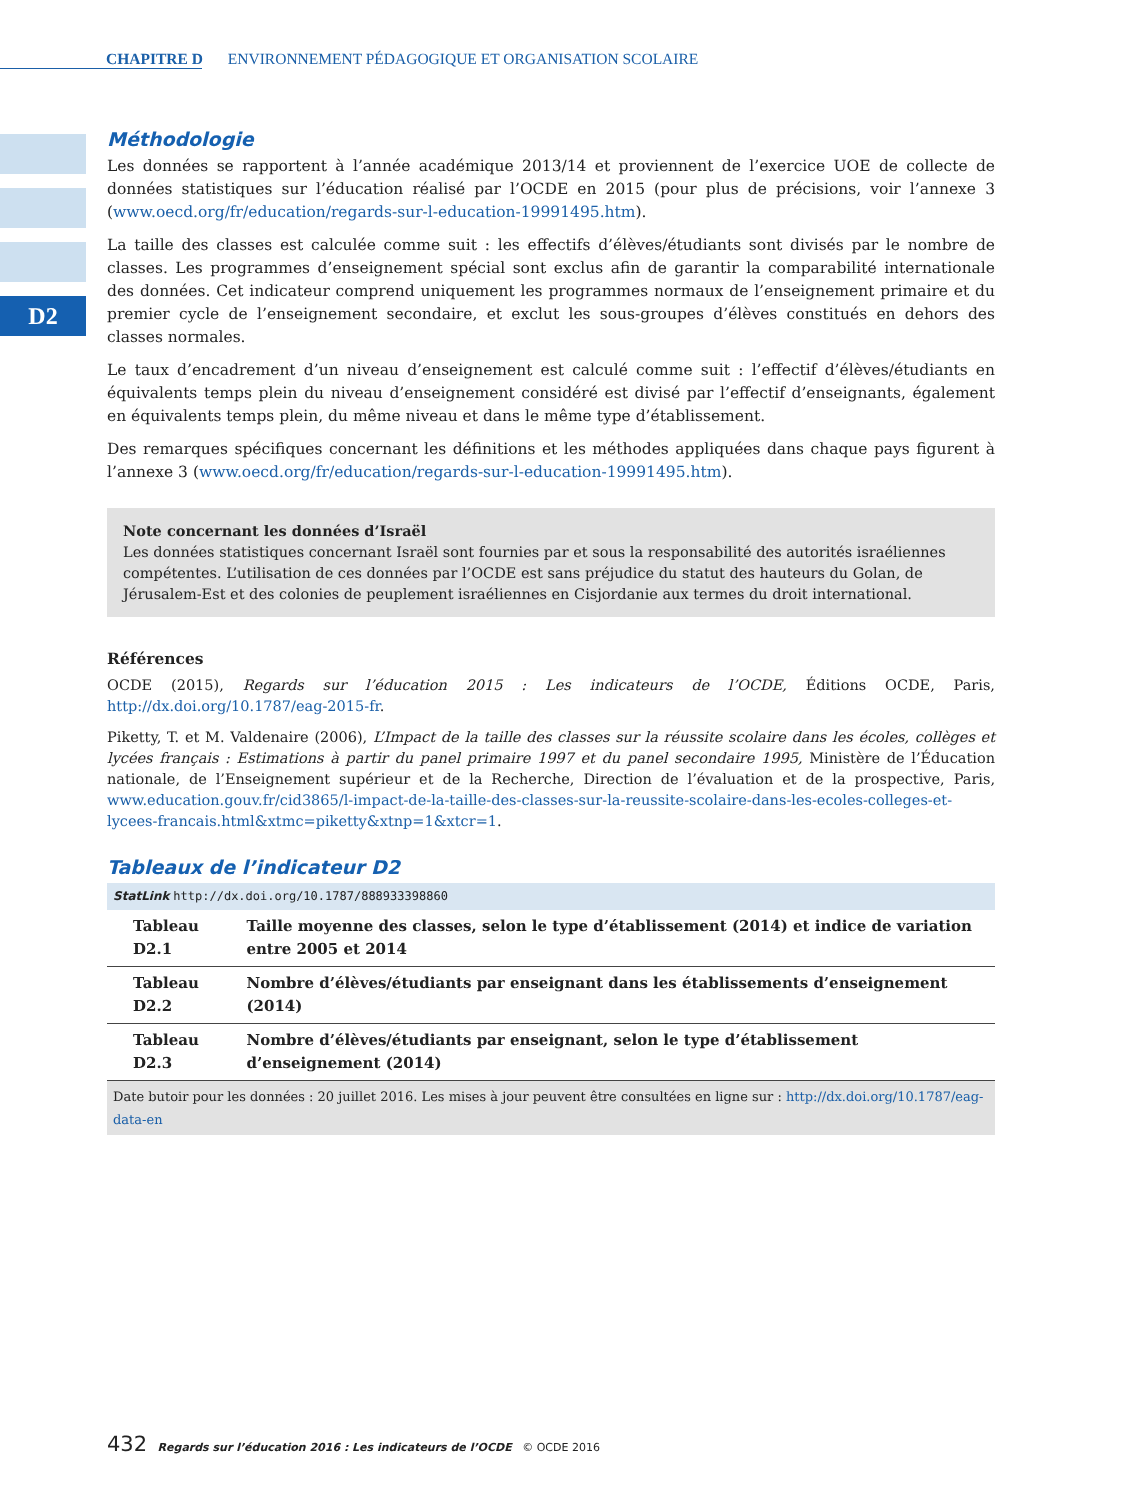CHAPITRE D ENVIRONNEMENT PÉDAGOGIQUE ET ORGANISATION SCOLAIRE
D2
Méthodologie
Les données se rapportent à l’année académique 2013/14 et proviennent de l’exercice UOE de collecte de données statistiques sur l’éducation réalisé par l’OCDE en 2015 (pour plus de précisions, voir l’annexe 3 (www.oecd.org/fr/education/regards-sur-l-education-19991495.htm).
La taille des classes est calculée comme suit : les effectifs d’élèves/étudiants sont divisés par le nombre de classes. Les programmes d’enseignement spécial sont exclus afin de garantir la comparabilité internationale des données. Cet indicateur comprend uniquement les programmes normaux de l’enseignement primaire et du premier cycle de l’enseignement secondaire, et exclut les sous-groupes d’élèves constitués en dehors des classes normales.
Le taux d’encadrement d’un niveau d’enseignement est calculé comme suit : l’effectif d’élèves/étudiants en équivalents temps plein du niveau d’enseignement considéré est divisé par l’effectif d’enseignants, également en équivalents temps plein, du même niveau et dans le même type d’établissement.
Des remarques spécifiques concernant les définitions et les méthodes appliquées dans chaque pays figurent à l’annexe 3 (www.oecd.org/fr/education/regards-sur-l-education-19991495.htm).
Note concernant les données d’Israël
Les données statistiques concernant Israël sont fournies par et sous la responsabilité des autorités israéliennes compétentes. L’utilisation de ces données par l’OCDE est sans préjudice du statut des hauteurs du Golan, de Jérusalem-Est et des colonies de peuplement israéliennes en Cisjordanie aux termes du droit international.
Références
OCDE (2015), Regards sur l’éducation 2015 : Les indicateurs de l’OCDE, Éditions OCDE, Paris, http://dx.doi.org/10.1787/eag-2015-fr.
Piketty, T. et M. Valdenaire (2006), L’Impact de la taille des classes sur la réussite scolaire dans les écoles, collèges et lycées français : Estimations à partir du panel primaire 1997 et du panel secondaire 1995, Ministère de l’Éducation nationale, de l’Enseignement supérieur et de la Recherche, Direction de l’évaluation et de la prospective, Paris, www.education.gouv.fr/cid3865/l-impact-de-la-taille-des-classes-sur-la-reussite-scolaire-dans-les-ecoles-colleges-et-lycees-francais.html&xtmc=piketty&xtnp=1&xtcr=1.
Tableaux de l’indicateur D2
StatLink http://dx.doi.org/10.1787/888933398860
| Tableau D2.1 | Taille moyenne des classes, selon le type d’établissement (2014) et indice de variation entre 2005 et 2014 |
| Tableau D2.2 | Nombre d’élèves/étudiants par enseignant dans les établissements d’enseignement (2014) |
| Tableau D2.3 | Nombre d’élèves/étudiants par enseignant, selon le type d’établissement d’enseignement (2014) |
Date butoir pour les données : 20 juillet 2016. Les mises à jour peuvent être consultées en ligne sur : http://dx.doi.org/10.1787/eag-data-en
432 Regards sur l’éducation 2016 : Les indicateurs de l’OCDE © OCDE 2016